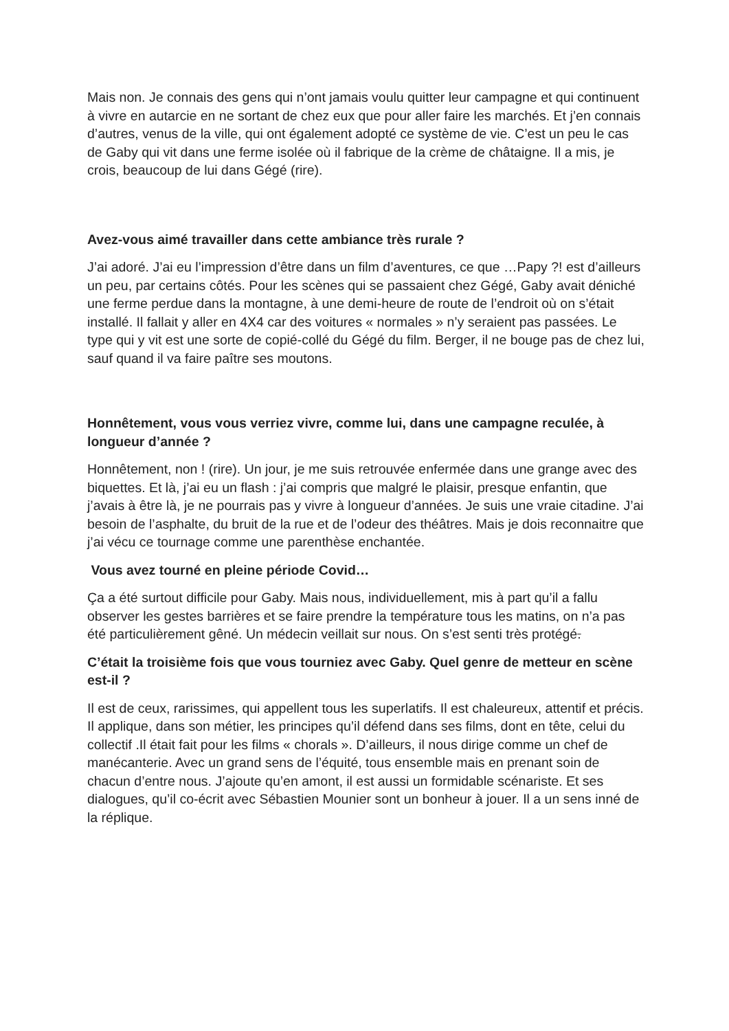Mais non. Je connais des gens qui n’ont jamais voulu quitter leur campagne et qui continuent à vivre en autarcie en ne sortant de chez eux que pour aller faire les marchés. Et j’en connais d’autres, venus de la ville, qui ont également adopté ce système de vie. C’est un peu le cas de Gaby qui vit dans une ferme isolée où il fabrique de la crème de châtaigne. Il a mis, je crois, beaucoup de lui dans Gégé (rire).
Avez-vous aimé travailler dans cette ambiance très rurale ?
J’ai adoré. J’ai eu l’impression d’être dans un film d’aventures, ce que …Papy ?! est d’ailleurs un peu, par certains côtés. Pour les scènes qui se passaient chez Gégé, Gaby avait déniché une ferme perdue dans la montagne, à une demi-heure de route de l’endroit où on s’était installé. Il fallait y aller en 4X4 car des voitures « normales » n’y seraient pas passées. Le type qui y vit est une sorte de copié-collé du Gégé du film. Berger, il ne bouge pas de chez lui, sauf quand il va faire paître ses moutons.
Honnêtement, vous vous verriez vivre, comme lui, dans une campagne reculée, à longueur d’année ?
Honnêtement, non ! (rire). Un jour, je me suis retrouvée enfermée dans une grange avec des biquettes. Et là, j’ai eu un flash : j’ai compris que malgré le plaisir, presque enfantin, que j’avais à être là, je ne pourrais pas y vivre à longueur d’années. Je suis une vraie citadine. J’ai besoin de l’asphalte, du bruit de la rue et de l’odeur des théâtres. Mais je dois reconnaitre que j’ai vécu ce tournage comme une parenthèse enchantée.
Vous avez tourné en pleine période Covid…
Ça a été surtout difficile pour Gaby. Mais nous, individuellement, mis à part qu’il a fallu observer les gestes barrières et se faire prendre la température tous les matins, on n’a pas été particulièrement gêné. Un médecin veillait sur nous. On s’est senti très protégé.
C’était la troisième fois que vous tourniez avec Gaby. Quel genre de metteur en scène est-il ?
Il est de ceux, rarissimes, qui appellent tous les superlatifs. Il est chaleureux, attentif et précis. Il applique, dans son métier, les principes qu’il défend dans ses films, dont en tête, celui du collectif .Il était fait pour les films « chorals ». D’ailleurs, il nous dirige comme un chef de manécanterie. Avec un grand sens de l’équité, tous ensemble mais en prenant soin de chacun d’entre nous. J’ajoute qu’en amont, il est aussi un formidable scénariste. Et ses dialogues, qu’il co-écrit avec Sébastien Mounier sont un bonheur à jouer. Il a un sens inné de la réplique.